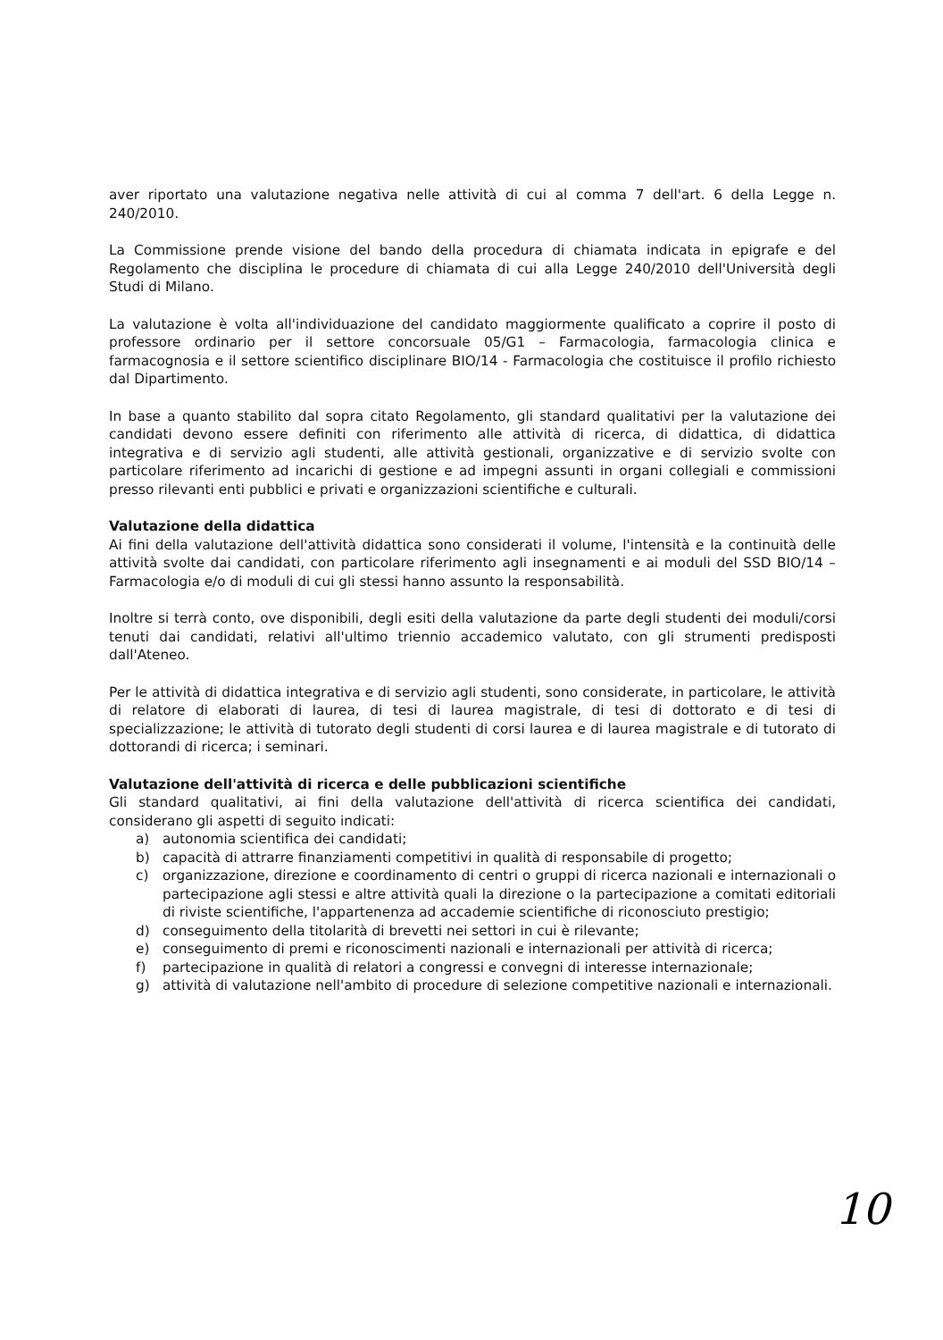aver riportato una valutazione negativa nelle attività di cui al comma 7 dell'art. 6 della Legge n. 240/2010.
La Commissione prende visione del bando della procedura di chiamata indicata in epigrafe e del Regolamento che disciplina le procedure di chiamata di cui alla Legge 240/2010 dell'Università degli Studi di Milano.
La valutazione è volta all'individuazione del candidato maggiormente qualificato a coprire il posto di professore ordinario per il settore concorsuale 05/G1 – Farmacologia, farmacologia clinica e farmacognosia e il settore scientifico disciplinare BIO/14 - Farmacologia che costituisce il profilo richiesto dal Dipartimento.
In base a quanto stabilito dal sopra citato Regolamento, gli standard qualitativi per la valutazione dei candidati devono essere definiti con riferimento alle attività di ricerca, di didattica, di didattica integrativa e di servizio agli studenti, alle attività gestionali, organizzative e di servizio svolte con particolare riferimento ad incarichi di gestione e ad impegni assunti in organi collegiali e commissioni presso rilevanti enti pubblici e privati e organizzazioni scientifiche e culturali.
Valutazione della didattica
Ai fini della valutazione dell'attività didattica sono considerati il volume, l'intensità e la continuità delle attività svolte dai candidati, con particolare riferimento agli insegnamenti e ai moduli del SSD BIO/14 – Farmacologia e/o di moduli di cui gli stessi hanno assunto la responsabilità.
Inoltre si terrà conto, ove disponibili, degli esiti della valutazione da parte degli studenti dei moduli/corsi tenuti dai candidati, relativi all'ultimo triennio accademico valutato, con gli strumenti predisposti dall'Ateneo.
Per le attività di didattica integrativa e di servizio agli studenti, sono considerate, in particolare, le attività di relatore di elaborati di laurea, di tesi di laurea magistrale, di tesi di dottorato e di tesi di specializzazione; le attività di tutorato degli studenti di corsi laurea e di laurea magistrale e di tutorato di dottorandi di ricerca; i seminari.
Valutazione dell'attività di ricerca e delle pubblicazioni scientifiche
Gli standard qualitativi, ai fini della valutazione dell'attività di ricerca scientifica dei candidati, considerano gli aspetti di seguito indicati:
a) autonomia scientifica dei candidati;
b) capacità di attrarre finanziamenti competitivi in qualità di responsabile di progetto;
c) organizzazione, direzione e coordinamento di centri o gruppi di ricerca nazionali e internazionali o partecipazione agli stessi e altre attività quali la direzione o la partecipazione a comitati editoriali di riviste scientifiche, l'appartenenza ad accademie scientifiche di riconosciuto prestigio;
d) conseguimento della titolarità di brevetti nei settori in cui è rilevante;
e) conseguimento di premi e riconoscimenti nazionali e internazionali per attività di ricerca;
f) partecipazione in qualità di relatori a congressi e convegni di interesse internazionale;
g) attività di valutazione nell'ambito di procedure di selezione competitive nazionali e internazionali.
10